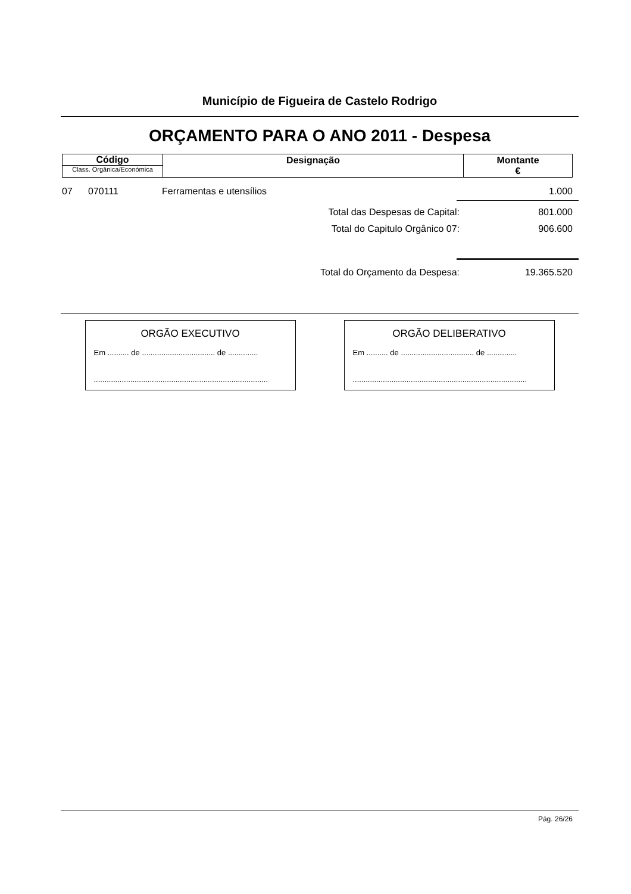Município de Figueira de Castelo Rodrigo
ORÇAMENTO PARA O ANO 2011 - Despesa
| Código Class. Orgânica/Económica | Designação | Montante € |
07 070111 Ferramentas e utensílios 1.000
Total das Despesas de Capital: 801.000
Total do Capitulo Orgânico 07: 906.600
Total do Orçamento da Despesa: 19.365.520
ORGÃO EXECUTIVO
Em .......... de .................................. de ..............
.................................................................................
ORGÃO DELIBERATIVO
Em .......... de .................................. de ..............
.................................................................................
Pág. 26/26